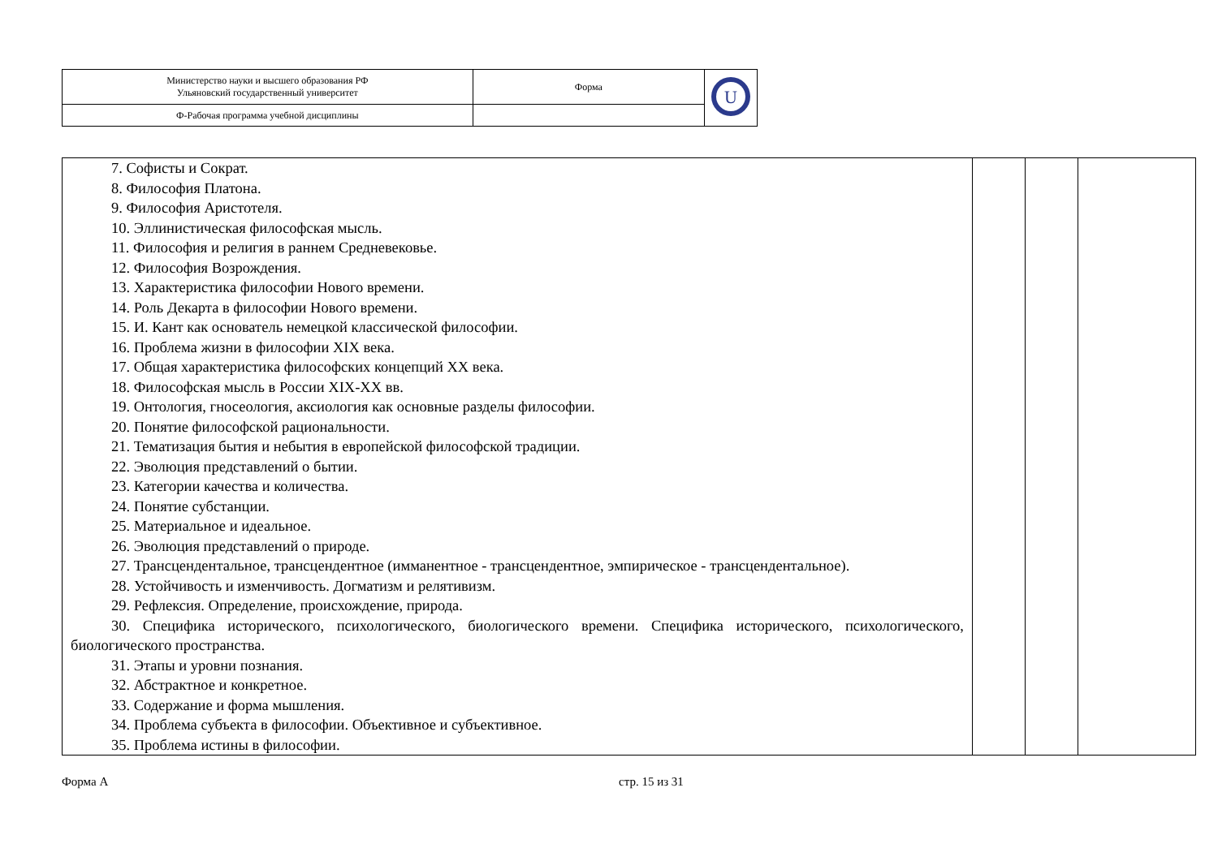| Министерство науки и высшего образования РФ Ульяновский государственный университет | Форма | U |
| Ф-Рабочая программа учебной дисциплины | | |
| 7. Софисты и Сократ. 8. Философия Платона. 9. Философия Аристотеля. 10. Эллинистическая философская мысль. 11. Философия и религия в раннем Средневековье. 12. Философия Возрождения. 13. Характеристика философии Нового времени. 14. Роль Декарта в философии Нового времени. 15. И. Кант как основатель немецкой классической философии. 16. Проблема жизни в философии XIX века. 17. Общая характеристика философских концепций XX века. 18. Философская мысль в России XIX-XX вв. 19. Онтология, гносеология, аксиология как основные разделы философии. 20. Понятие философской рациональности. 21. Тематизация бытия и небытия в европейской философской традиции. 22. Эволюция представлений о бытии. 23. Категории качества и количества. 24. Понятие субстанции. 25. Материальное и идеальное. 26. Эволюция представлений о природе. 27. Трансцендентальное, трансцендентное (имманентное - трансцендентное, эмпирическое - трансцендентальное). 28. Устойчивость и изменчивость. Догматизм и релятивизм. 29. Рефлексия. Определение, происхождение, природа. 30. Специфика исторического, психологического, биологического времени. Специфика исторического, психологического, биологического пространства. 31. Этапы и уровни познания. 32. Абстрактное и конкретное. 33. Содержание и форма мышления. 34. Проблема субъекта в философии. Объективное и субъективное. 35. Проблема истины в философии. | | | |
Форма А стр. 15 из 31